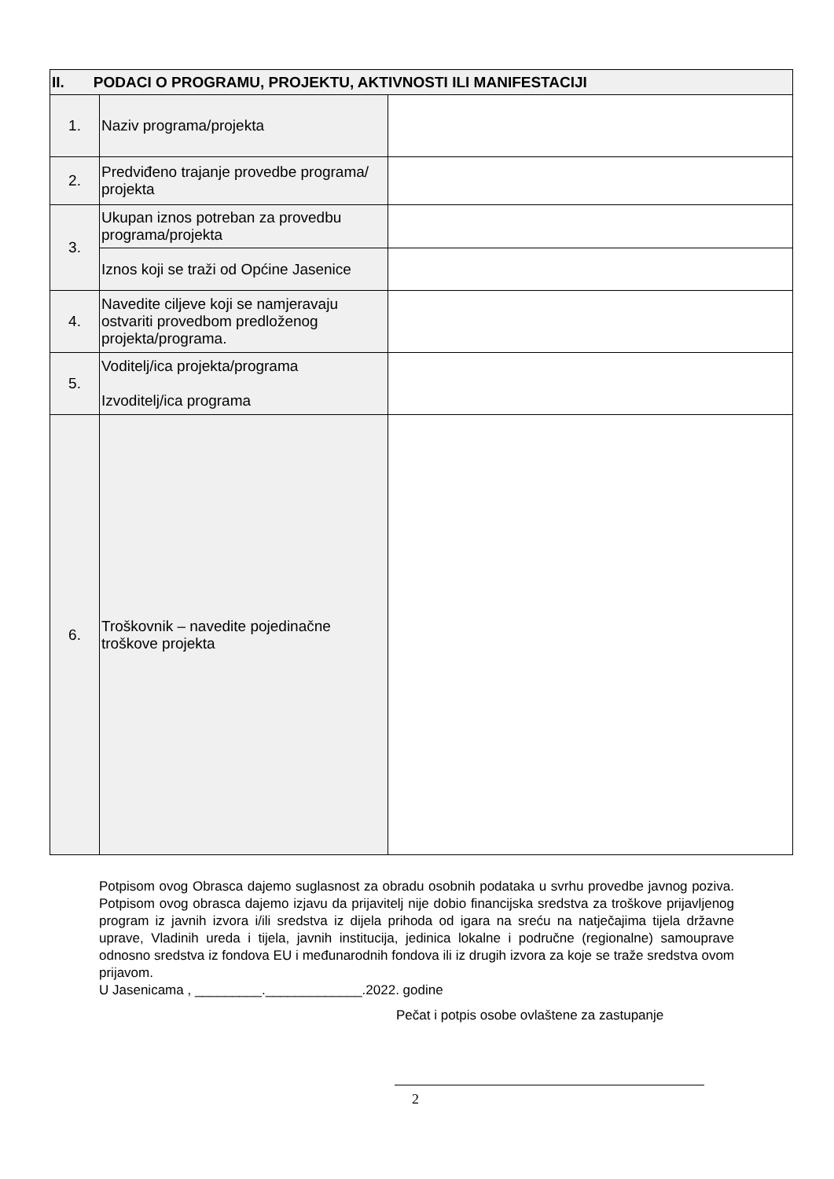| II. PODACI O PROGRAMU, PROJEKTU, AKTIVNOSTI ILI MANIFESTACIJI | | |
| --- | --- | --- |
| 1. | Naziv programa/projekta | |
| 2. | Predviđeno trajanje provedbe programa/ projekta | |
| 3. | Ukupan iznos potreban za provedbu programa/projekta | |
| | Iznos koji se traži od Općine Jasenice | |
| 4. | Navedite ciljeve koji se namjeravaju ostvariti provedbom predloženog projekta/programa. | |
| 5. | Voditelj/ica projekta/programa Izvoditelj/ica programa | |
| 6. | Troškovnik – navedite pojedinačne troškove projekta | |
Potpisom ovog Obrasca dajemo suglasnost za obradu osobnih podataka u svrhu provedbe javnog poziva. Potpisom ovog obrasca dajemo izjavu da prijavitelj nije dobio financijska sredstva za troškove prijavljenog program iz javnih izvora i/ili sredstva iz dijela prihoda od igara na sreću na natječajima tijela državne uprave, Vladinih ureda i tijela, javnih institucija, jedinica lokalne i područne (regionalne) samouprave odnosno sredstva iz fondova EU i međunarodnih fondova ili iz drugih izvora za koje se traže sredstva ovom prijavom.
U Jasenicama , _________._____________.2022. godine
Pečat i potpis osobe ovlaštene za zastupanje
2